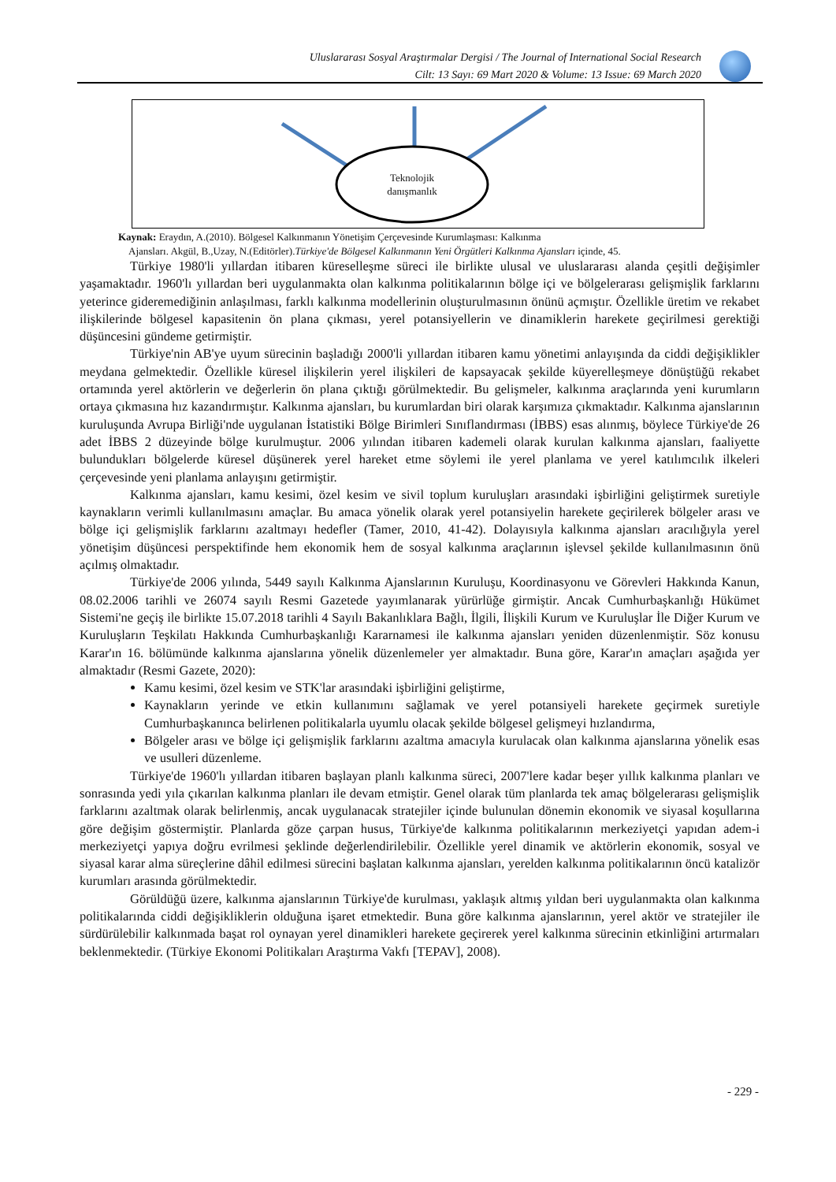Uluslararası Sosyal Araştırmalar Dergisi / The Journal of International Social Research
Cilt: 13 Sayı: 69 Mart 2020 & Volume: 13 Issue: 69 March 2020
Teknolojik danışmanlık
Kaynak: Eraydın, A.(2010). Bölgesel Kalkınmanın Yönetişim Çerçevesinde Kurumlaşması: Kalkınma
Ajansları. Akgül, B.,Uzay, N.(Editörler).Türkiye'de Bölgesel Kalkınmanın Yeni Örgütleri Kalkınma Ajansları içinde, 45.
Türkiye 1980'li yıllardan itibaren küreselleşme süreci ile birlikte ulusal ve uluslararası alanda çeşitli değişimler yaşamaktadır. 1960'lı yıllardan beri uygulanmakta olan kalkınma politikalarının bölge içi ve bölgelerarası gelişmişlik farklarını yeterince gideremediğinin anlaşılması, farklı kalkınma modellerinin oluşturulmasının önünü açmıştır. Özellikle üretim ve rekabet ilişkilerinde bölgesel kapasitenin ön plana çıkması, yerel potansiyellerin ve dinamiklerin harekete geçirilmesi gerektiği düşüncesini gündeme getirmiştir.
Türkiye'nin AB'ye uyum sürecinin başladığı 2000'li yıllardan itibaren kamu yönetimi anlayışında da ciddi değişiklikler meydana gelmektedir. Özellikle küresel ilişkilerin yerel ilişkileri de kapsayacak şekilde küyerelleşmeye dönüştüğü rekabet ortamında yerel aktörlerin ve değerlerin ön plana çıktığı görülmektedir. Bu gelişmeler, kalkınma araçlarında yeni kurumların ortaya çıkmasına hız kazandırmıştır. Kalkınma ajansları, bu kurumlardan biri olarak karşımıza çıkmaktadır. Kalkınma ajanslarının kuruluşunda Avrupa Birliği'nde uygulanan İstatistiki Bölge Birimleri Sınıflandırması (İBBS) esas alınmış, böylece Türkiye'de 26 adet İBBS 2 düzeyinde bölge kurulmuştur. 2006 yılından itibaren kademeli olarak kurulan kalkınma ajansları, faaliyette bulundukları bölgelerde küresel düşünerek yerel hareket etme söylemi ile yerel planlama ve yerel katılımcılık ilkeleri çerçevesinde yeni planlama anlayışını getirmiştir.
Kalkınma ajansları, kamu kesimi, özel kesim ve sivil toplum kuruluşları arasındaki işbirliğini geliştirmek suretiyle kaynakların verimli kullanılmasını amaçlar. Bu amaca yönelik olarak yerel potansiyelin harekete geçirilerek bölgeler arası ve bölge içi gelişmişlik farklarını azaltmayı hedefler (Tamer, 2010, 41-42). Dolayısıyla kalkınma ajansları aracılığıyla yerel yönetişim düşüncesi perspektifinde hem ekonomik hem de sosyal kalkınma araçlarının işlevsel şekilde kullanılmasının önü açılmış olmaktadır.
Türkiye'de 2006 yılında, 5449 sayılı Kalkınma Ajanslarının Kuruluşu, Koordinasyonu ve Görevleri Hakkında Kanun, 08.02.2006 tarihli ve 26074 sayılı Resmi Gazetede yayımlanarak yürürlüğe girmiştir. Ancak Cumhurbaşkanlığı Hükümet Sistemi'ne geçiş ile birlikte 15.07.2018 tarihli 4 Sayılı Bakanlıklara Bağlı, İlgili, İlişkili Kurum ve Kuruluşlar İle Diğer Kurum ve Kuruluşların Teşkilatı Hakkında Cumhurbaşkanlığı Kararnamesi ile kalkınma ajansları yeniden düzenlenmiştir. Söz konusu Karar'ın 16. bölümünde kalkınma ajanslarına yönelik düzenlemeler yer almaktadır. Buna göre, Karar'ın amaçları aşağıda yer almaktadır (Resmi Gazete, 2020):
Kamu kesimi, özel kesim ve STK'lar arasındaki işbirliğini geliştirme,
Kaynakların yerinde ve etkin kullanımını sağlamak ve yerel potansiyeli harekete geçirmek suretiyle Cumhurbaşkanınca belirlenen politikalarla uyumlu olacak şekilde bölgesel gelişmeyi hızlandırma,
Bölgeler arası ve bölge içi gelişmişlik farklarını azaltma amacıyla kurulacak olan kalkınma ajanslarına yönelik esas ve usulleri düzenleme.
Türkiye'de 1960'lı yıllardan itibaren başlayan planlı kalkınma süreci, 2007'lere kadar beşer yıllık kalkınma planları ve sonrasında yedi yıla çıkarılan kalkınma planları ile devam etmiştir. Genel olarak tüm planlarda tek amaç bölgelerarası gelişmişlik farklarını azaltmak olarak belirlenmiş, ancak uygulanacak stratejiler içinde bulunulan dönemin ekonomik ve siyasal koşullarına göre değişim göstermiştir. Planlarda göze çarpan husus, Türkiye'de kalkınma politikalarının merkeziyetçi yapıdan adem-i merkeziyetçi yapıya doğru evrilmesi şeklinde değerlendirilebilir. Özellikle yerel dinamik ve aktörlerin ekonomik, sosyal ve siyasal karar alma süreçlerine dâhil edilmesi sürecini başlatan kalkınma ajansları, yerelden kalkınma politikalarının öncü katalizör kurumları arasında görülmektedir.
Görüldüğü üzere, kalkınma ajanslarının Türkiye'de kurulması, yaklaşık altmış yıldan beri uygulanmakta olan kalkınma politikalarında ciddi değişikliklerin olduğuna işaret etmektedir. Buna göre kalkınma ajanslarının, yerel aktör ve stratejiler ile sürdürülebilir kalkınmada başat rol oynayan yerel dinamikleri harekete geçirerek yerel kalkınma sürecinin etkinliğini artırmaları beklenmektedir. (Türkiye Ekonomi Politikaları Araştırma Vakfı [TEPAV], 2008).
- 229 -